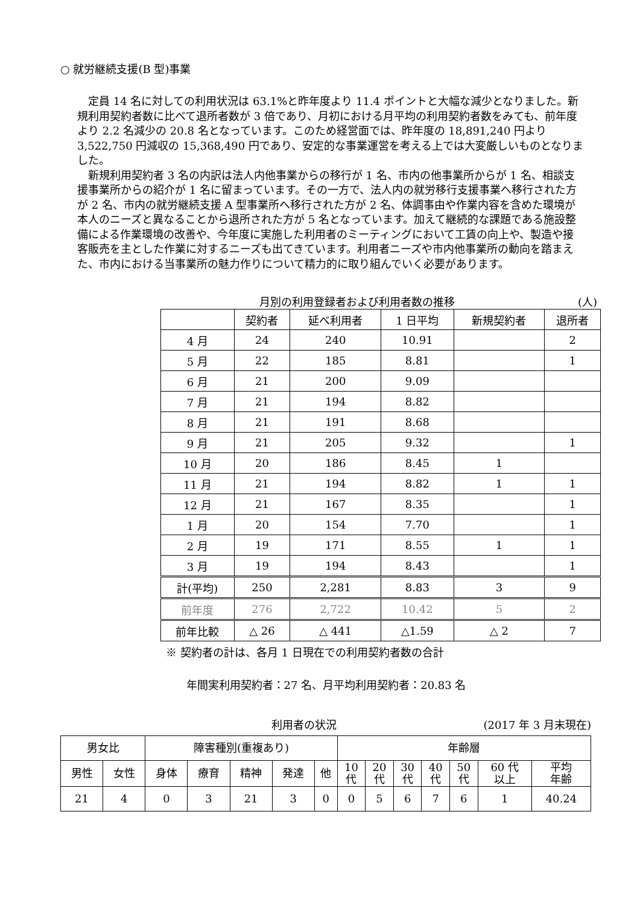○ 就労継続支援(B 型)事業
定員 14 名に対しての利用状況は 63.1%と昨年度より 11.4 ポイントと大幅な減少となりました。新規利用契約者数に比べて退所者数が 3 倍であり、月初における月平均の利用契約者数をみても、前年度より 2.2 名減少の 20.8 名となっています。このため経営面では、昨年度の 18,891,240 円より 3,522,750 円減収の 15,368,490 円であり、安定的な事業運営を考える上では大変厳しいものとなりました。
新規利用契約者 3 名の内訳は法人内他事業からの移行が 1 名、市内の他事業所からが 1 名、相談支援事業所からの紹介が 1 名に留まっています。その一方で、法人内の就労移行支援事業へ移行された方が 2 名、市内の就労継続支援 A 型事業所へ移行された方が 2 名、体調事由や作業内容を含めた環境が本人のニーズと異なることから退所された方が 5 名となっています。加えて継続的な課題である施設整備による作業環境の改善や、今年度に実施した利用者のミーティングにおいて工賃の向上や、製造や接客販売を主とした作業に対するニーズも出てきています。利用者ニーズや市内他事業所の動向を踏まえた、市内における当事業所の魅力作りについて精力的に取り組んでいく必要があります。
月別の利用登録者および利用者数の推移 (人)
| | 契約者 | 延べ利用者 | 1 日平均 | 新規契約者 | 退所者 |
| --- | --- | --- | --- | --- | --- |
| 4 月 | 24 | 240 | 10.91 | | 2 |
| 5 月 | 22 | 185 | 8.81 | | 1 |
| 6 月 | 21 | 200 | 9.09 | | |
| 7 月 | 21 | 194 | 8.82 | | |
| 8 月 | 21 | 191 | 8.68 | | |
| 9 月 | 21 | 205 | 9.32 | | 1 |
| 10 月 | 20 | 186 | 8.45 | 1 | |
| 11 月 | 21 | 194 | 8.82 | 1 | 1 |
| 12 月 | 21 | 167 | 8.35 | | 1 |
| 1 月 | 20 | 154 | 7.70 | | 1 |
| 2 月 | 19 | 171 | 8.55 | 1 | 1 |
| 3 月 | 19 | 194 | 8.43 | | 1 |
| 計(平均) | 250 | 2,281 | 8.83 | 3 | 9 |
| 前年度 | 276 | 2,722 | 10.42 | 5 | 2 |
| 前年比較 | △ 26 | △ 441 | △1.59 | △ 2 | 7 |
※ 契約者の計は、各月 1 日現在での利用契約者数の合計
年間実利用契約者：27 名、月平均利用契約者：20.83 名
利用者の状況 (2017 年 3 月末現在)
| 男女比 | | 障害種別(重複あり) | | | | | 年齢層 | | | | | | |
| 男性 | 女性 | 身体 | 療育 | 精神 | 発達 | 他 | 10 代 | 20 代 | 30 代 | 40 代 | 50 代 | 60 代 以上 | 平均 年齢 |
| 21 | 4 | 0 | 3 | 21 | 3 | 0 | 0 | 5 | 6 | 7 | 6 | 1 | 40.24 |